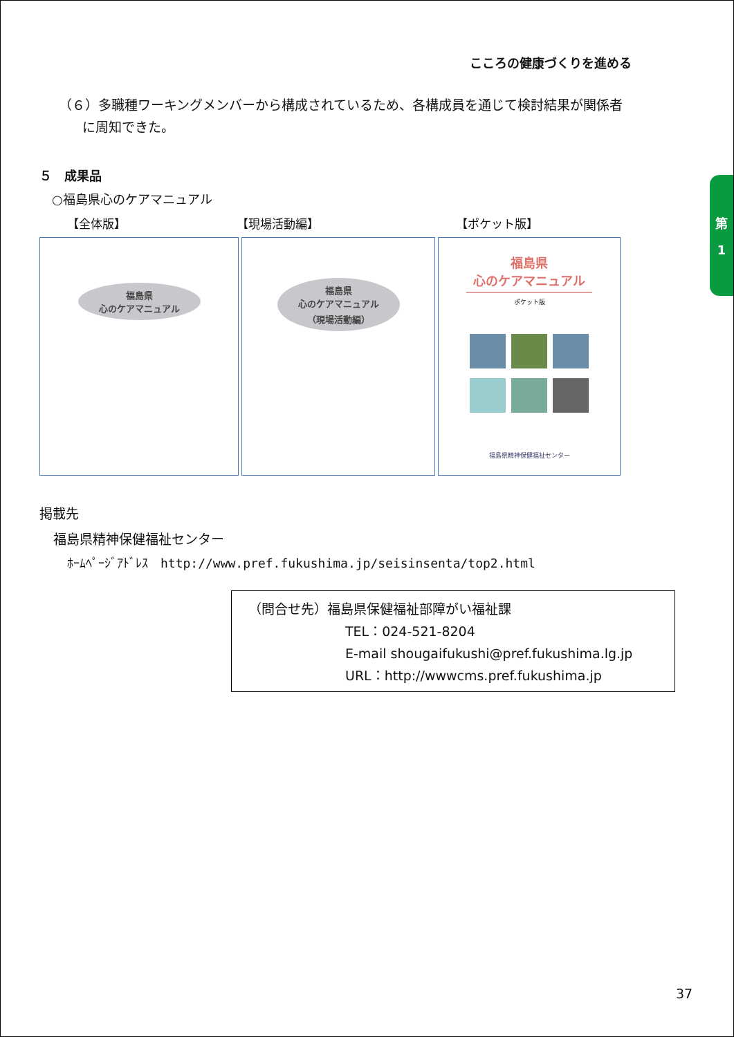こころの健康づくりを進める
第
1
（６）多職種ワーキングメンバーから構成されているため、各構成員を通じて検討結果が関係者
に周知できた。
５　成果品
○福島県心のケアマニュアル
【全体版】 【現場活動編】 【ポケット版】
福島県
心のケアマニュアル
福島県
心のケアマニュアル
（現場活動編）
福島県
心のケアマニュアル
ポケット版
福島県精神保健福祉センター
掲載先
福島県精神保健福祉センター
ﾎｰﾑﾍﾟｰｼﾞｱﾄﾞﾚｽ　http://www.pref.fukushima.jp/seisinsenta/top2.html
（問合せ先）福島県保健福祉部障がい福祉課
TEL：024-521-8204
E-mail shougaifukushi@pref.fukushima.lg.jp
URL：http://wwwcms.pref.fukushima.jp
37